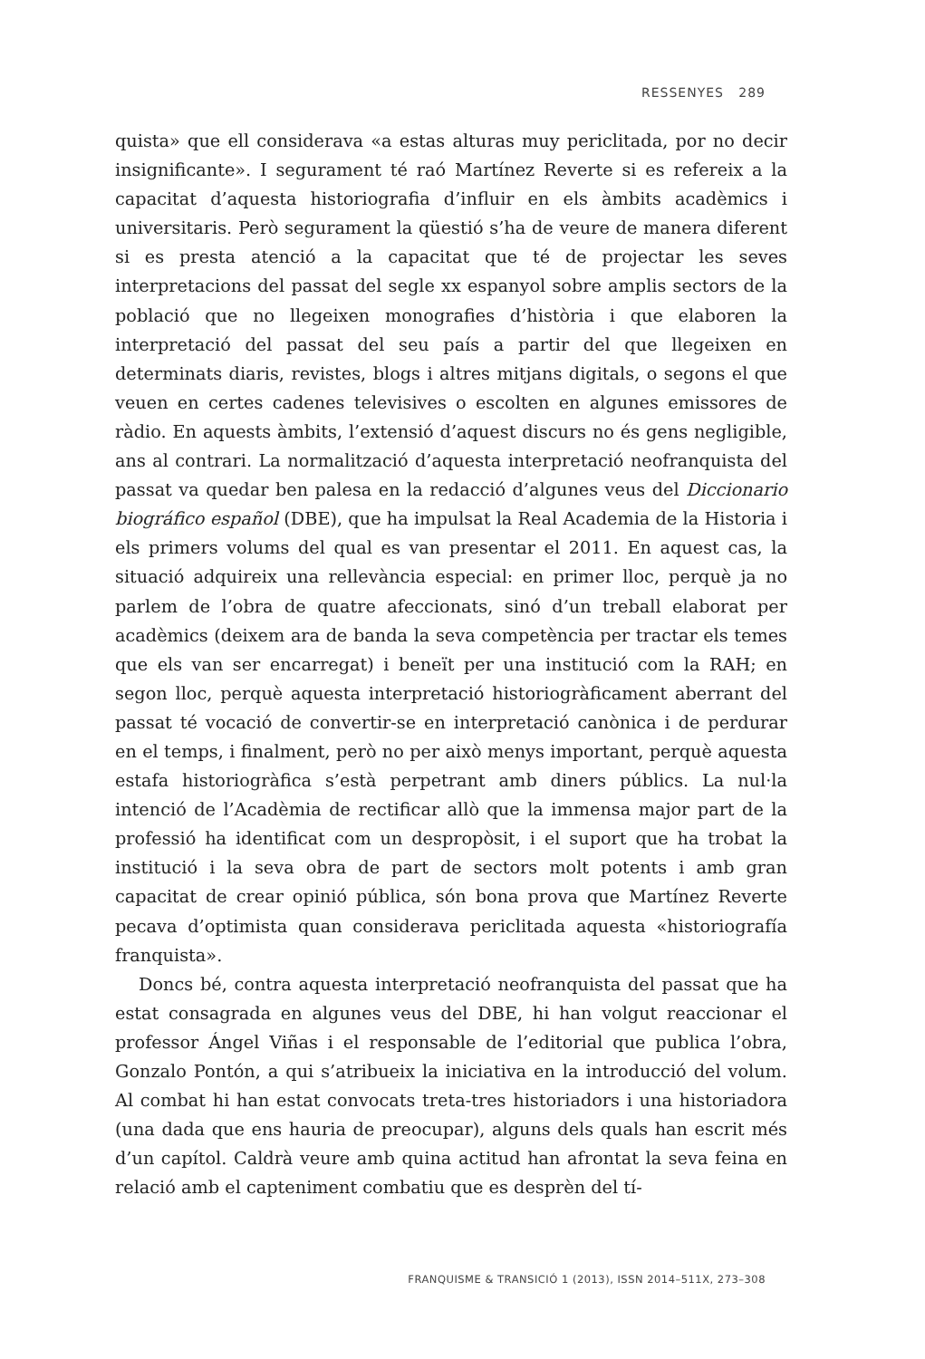RESSENYES 289
quista» que ell considerava «a estas alturas muy periclitada, por no decir insignificante». I segurament té raó Martínez Reverte si es refereix a la capacitat d’aquesta historiografia d’influir en els àmbits acadèmics i universitaris. Però segurament la qüestió s’ha de veure de manera diferent si es presta atenció a la capacitat que té de projectar les seves interpretacions del passat del segle xx espanyol sobre amplis sectors de la població que no llegeixen monografies d’història i que elaboren la interpretació del passat del seu país a partir del que llegeixen en determinats diaris, revistes, blogs i altres mitjans digitals, o segons el que veuen en certes cadenes televisives o escolten en algunes emissores de ràdio. En aquests àmbits, l’extensió d’aquest discurs no és gens negligible, ans al contrari. La normalització d’aquesta interpretació neofranquista del passat va quedar ben palesa en la redacció d’algunes veus del Diccionario biográfico español (DBE), que ha impulsat la Real Academia de la Historia i els primers volums del qual es van presentar el 2011. En aquest cas, la situació adquireix una rellevància especial: en primer lloc, perquè ja no parlem de l’obra de quatre afeccionats, sinó d’un treball elaborat per acadèmics (deixem ara de banda la seva competència per tractar els temes que els van ser encarregat) i beneït per una institució com la RAH; en segon lloc, perquè aquesta interpretació historiogràficament aberrant del passat té vocació de convertir-se en interpretació canònica i de perdurar en el temps, i finalment, però no per això menys important, perquè aquesta estafa historiogràfica s’està perpetrant amb diners públics. La nul·la intenció de l’Acadèmia de rectificar allò que la immensa major part de la professió ha identificat com un despropòsit, i el suport que ha trobat la institució i la seva obra de part de sectors molt potents i amb gran capacitat de crear opinió pública, són bona prova que Martínez Reverte pecava d’optimista quan considerava periclitada aquesta «historiografía franquista».
Doncs bé, contra aquesta interpretació neofranquista del passat que ha estat consagrada en algunes veus del DBE, hi han volgut reaccionar el professor Ángel Viñas i el responsable de l’editorial que publica l’obra, Gonzalo Pontón, a qui s’atribueix la iniciativa en la introducció del volum. Al combat hi han estat convocats treta-tres historiadors i una historiadora (una dada que ens hauria de preocupar), alguns dels quals han escrit més d’un capítol. Caldrà veure amb quina actitud han afrontat la seva feina en relació amb el capteniment combatiu que es desprèn del tí-
FRANQUISME & TRANSICIÓ 1 (2013), ISSN 2014–511X, 273–308